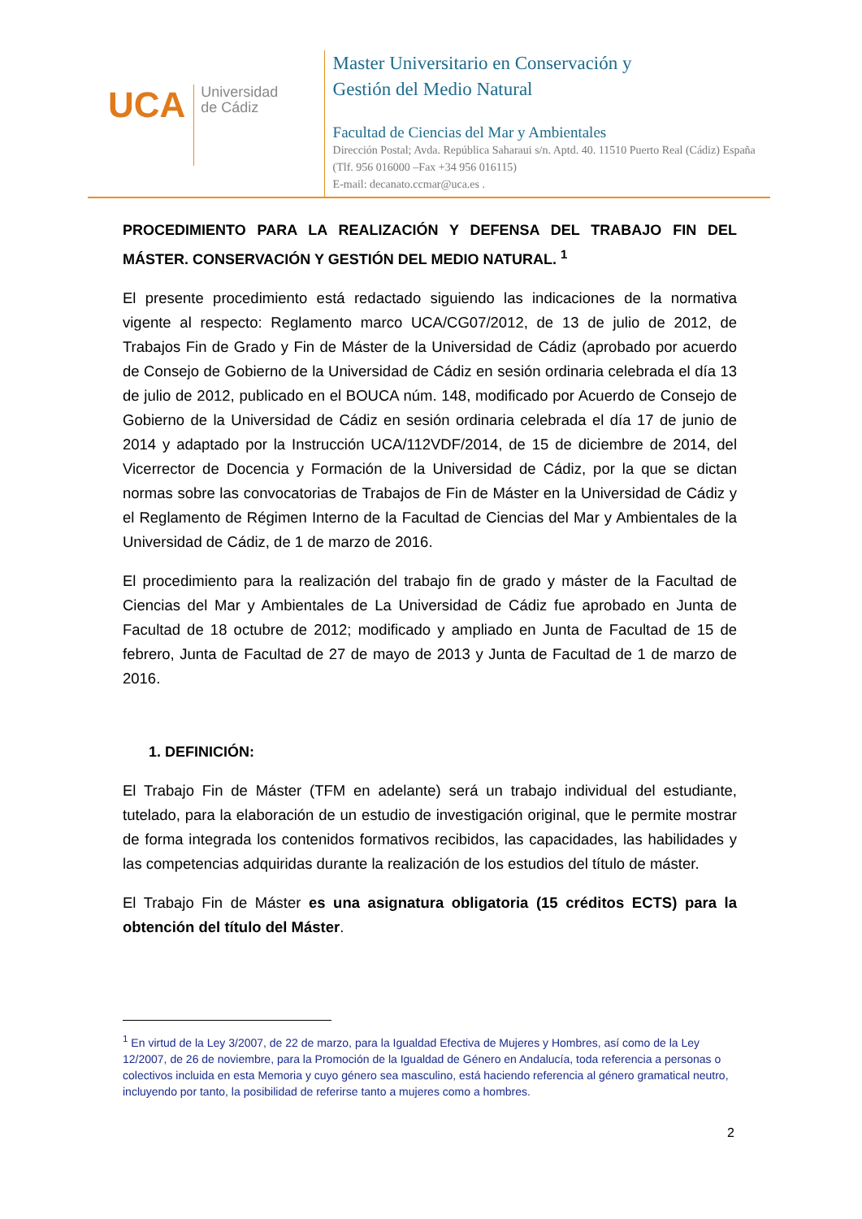UCA
Universidad
de Cádiz
Master Universitario en Conservación y
Gestión del Medio Natural
Facultad de Ciencias del Mar y Ambientales
Dirección Postal; Avda. República Saharaui s/n. Aptd. 40. 11510 Puerto Real (Cádiz) España (Tlf. 956 016000 –Fax +34 956 016115)
E-mail: decanato.ccmar@uca.es .
PROCEDIMIENTO PARA LA REALIZACIÓN Y DEFENSA DEL TRABAJO FIN DEL MÁSTER. CONSERVACIÓN Y GESTIÓN DEL MEDIO NATURAL. <sup>1</sup>
El presente procedimiento está redactado siguiendo las indicaciones de la normativa vigente al respecto: Reglamento marco UCA/CG07/2012, de 13 de julio de 2012, de Trabajos Fin de Grado y Fin de Máster de la Universidad de Cádiz (aprobado por acuerdo de Consejo de Gobierno de la Universidad de Cádiz en sesión ordinaria celebrada el día 13 de julio de 2012, publicado en el BOUCA núm. 148, modificado por Acuerdo de Consejo de Gobierno de la Universidad de Cádiz en sesión ordinaria celebrada el día 17 de junio de 2014 y adaptado por la Instrucción UCA/112VDF/2014, de 15 de diciembre de 2014, del Vicerrector de Docencia y Formación de la Universidad de Cádiz, por la que se dictan normas sobre las convocatorias de Trabajos de Fin de Máster en la Universidad de Cádiz y el Reglamento de Régimen Interno de la Facultad de Ciencias del Mar y Ambientales de la Universidad de Cádiz, de 1 de marzo de 2016.
El procedimiento para la realización del trabajo fin de grado y máster de la Facultad de Ciencias del Mar y Ambientales de La Universidad de Cádiz fue aprobado en Junta de Facultad de 18 octubre de 2012; modificado y ampliado en Junta de Facultad de 15 de febrero, Junta de Facultad de 27 de mayo de 2013 y Junta de Facultad de 1 de marzo de 2016.
1. DEFINICIÓN:
El Trabajo Fin de Máster (TFM en adelante) será un trabajo individual del estudiante, tutelado, para la elaboración de un estudio de investigación original, que le permite mostrar de forma integrada los contenidos formativos recibidos, las capacidades, las habilidades y las competencias adquiridas durante la realización de los estudios del título de máster.
El Trabajo Fin de Máster es una asignatura obligatoria (15 créditos ECTS) para la obtención del título del Máster.
<sup>1</sup> En virtud de la Ley 3/2007, de 22 de marzo, para la Igualdad Efectiva de Mujeres y Hombres, así como de la Ley 12/2007, de 26 de noviembre, para la Promoción de la Igualdad de Género en Andalucía, toda referencia a personas o colectivos incluida en esta Memoria y cuyo género sea masculino, está haciendo referencia al género gramatical neutro, incluyendo por tanto, la posibilidad de referirse tanto a mujeres como a hombres.
2